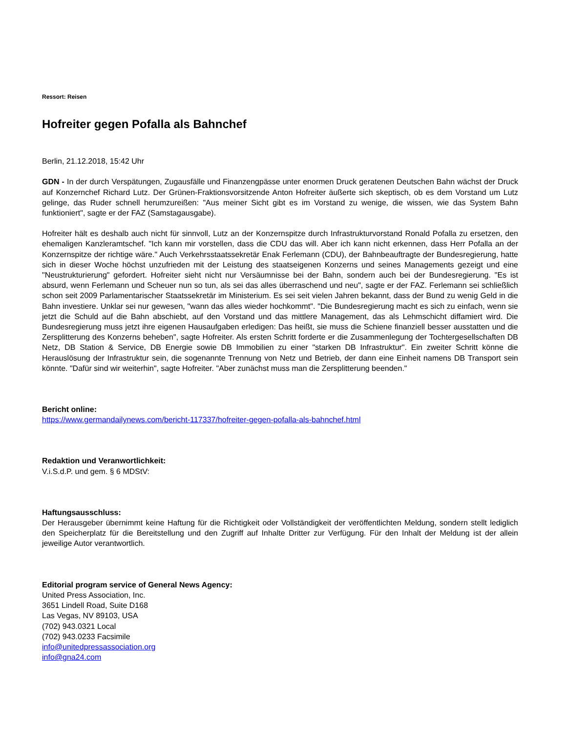Ressort: Reisen
Hofreiter gegen Pofalla als Bahnchef
Berlin, 21.12.2018, 15:42 Uhr
GDN - In der durch Verspätungen, Zugausfälle und Finanzengpässe unter enormen Druck geratenen Deutschen Bahn wächst der Druck auf Konzernchef Richard Lutz. Der Grünen-Fraktionsvorsitzende Anton Hofreiter äußerte sich skeptisch, ob es dem Vorstand um Lutz gelinge, das Ruder schnell herumzureißen: "Aus meiner Sicht gibt es im Vorstand zu wenige, die wissen, wie das System Bahn funktioniert", sagte er der FAZ (Samstagausgabe).
Hofreiter hält es deshalb auch nicht für sinnvoll, Lutz an der Konzernspitze durch Infrastrukturvorstand Ronald Pofalla zu ersetzen, den ehemaligen Kanzleramtschef. "Ich kann mir vorstellen, dass die CDU das will. Aber ich kann nicht erkennen, dass Herr Pofalla an der Konzernspitze der richtige wäre." Auch Verkehrsstaatssekretär Enak Ferlemann (CDU), der Bahnbeauftragte der Bundesregierung, hatte sich in dieser Woche höchst unzufrieden mit der Leistung des staatseigenen Konzerns und seines Managements gezeigt und eine "Neustrukturierung" gefordert. Hofreiter sieht nicht nur Versäumnisse bei der Bahn, sondern auch bei der Bundesregierung. "Es ist absurd, wenn Ferlemann und Scheuer nun so tun, als sei das alles überraschend und neu", sagte er der FAZ. Ferlemann sei schließlich schon seit 2009 Parlamentarischer Staatssekretär im Ministerium. Es sei seit vielen Jahren bekannt, dass der Bund zu wenig Geld in die Bahn investiere. Unklar sei nur gewesen, "wann das alles wieder hochkommt". "Die Bundesregierung macht es sich zu einfach, wenn sie jetzt die Schuld auf die Bahn abschiebt, auf den Vorstand und das mittlere Management, das als Lehmschicht diffamiert wird. Die Bundesregierung muss jetzt ihre eigenen Hausaufgaben erledigen: Das heißt, sie muss die Schiene finanziell besser ausstatten und die Zersplitterung des Konzerns beheben", sagte Hofreiter. Als ersten Schritt forderte er die Zusammenlegung der Tochtergesellschaften DB Netz, DB Station & Service, DB Energie sowie DB Immobilien zu einer "starken DB Infrastruktur". Ein zweiter Schritt könne die Herauslösung der Infrastruktur sein, die sogenannte Trennung von Netz und Betrieb, der dann eine Einheit namens DB Transport sein könnte. "Dafür sind wir weiterhin", sagte Hofreiter. "Aber zunächst muss man die Zersplitterung beenden."
Bericht online:
https://www.germandailynews.com/bericht-117337/hofreiter-gegen-pofalla-als-bahnchef.html
Redaktion und Veranwortlichkeit:
V.i.S.d.P. und gem. § 6 MDStV:
Haftungsausschluss:
Der Herausgeber übernimmt keine Haftung für die Richtigkeit oder Vollständigkeit der veröffentlichten Meldung, sondern stellt lediglich den Speicherplatz für die Bereitstellung und den Zugriff auf Inhalte Dritter zur Verfügung. Für den Inhalt der Meldung ist der allein jeweilige Autor verantwortlich.
Editorial program service of General News Agency:
United Press Association, Inc.
3651 Lindell Road, Suite D168
Las Vegas, NV 89103, USA
(702) 943.0321 Local
(702) 943.0233 Facsimile
info@unitedpressassociation.org
info@gna24.com